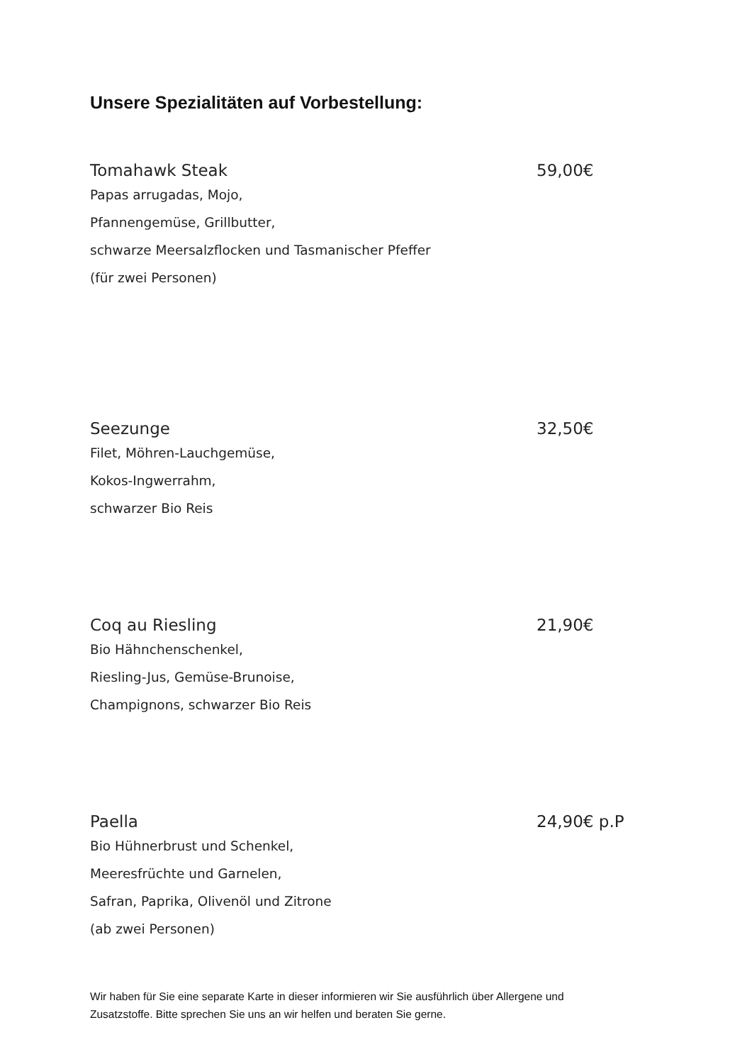Unsere Spezialitäten auf Vorbestellung:
Tomahawk Steak 59,00€
Papas arrugadas, Mojo,
Pfannengemüse, Grillbutter,
schwarze Meersalzflocken und Tasmanischer Pfeffer
(für zwei Personen)
Seezunge 32,50€
Filet, Möhren-Lauchgemüse,
Kokos-Ingwerrahm,
schwarzer Bio Reis
Coq au Riesling 21,90€
Bio Hähnchenschenkel,
Riesling-Jus, Gemüse-Brunoise,
Champignons, schwarzer Bio Reis
Paella 24,90€ p.P
Bio Hühnerbrust und Schenkel,
Meeresfrüchte und Garnelen,
Safran, Paprika, Olivenöl und Zitrone
(ab zwei Personen)
Wir haben für Sie eine separate Karte in dieser informieren wir Sie ausführlich über Allergene und
Zusatzstoffe. Bitte sprechen Sie uns an wir helfen und beraten Sie gerne.